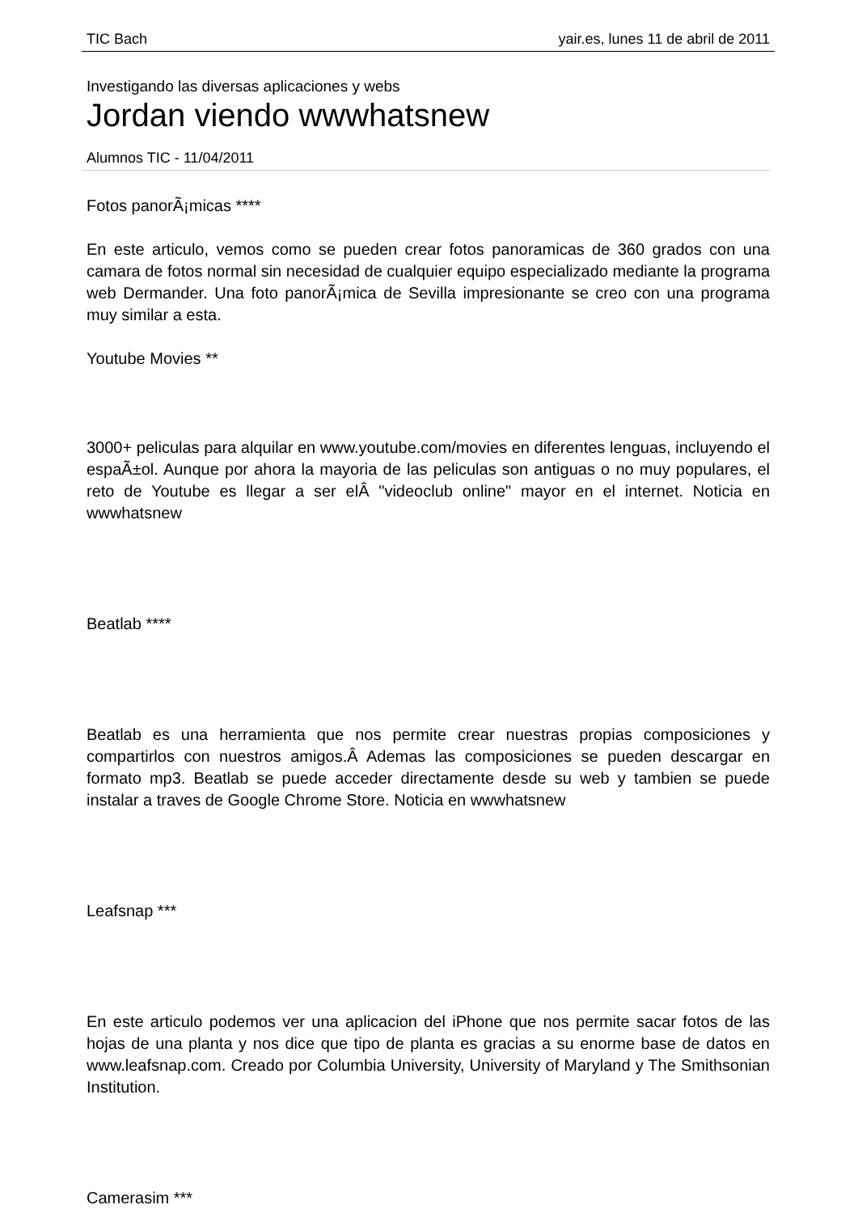TIC Bach yair.es, lunes 11 de abril de 2011
Investigando las diversas aplicaciones y webs
Jordan viendo wwwhatsnew
Alumnos TIC - 11/04/2011
Fotos panorÃ¡micas ****
En este articulo, vemos como se pueden crear fotos panoramicas de 360 grados con una camara de fotos normal sin necesidad de cualquier equipo especializado mediante la programa web Dermander. Una foto panorÃ¡mica de Sevilla impresionante se creo con una programa muy similar a esta.
Youtube Movies **
3000+ peliculas para alquilar en www.youtube.com/movies en diferentes lenguas, incluyendo el espaÃ±ol. Aunque por ahora la mayoria de las peliculas son antiguas o no muy populares, el reto de Youtube es llegar a ser elÂ "videoclub online" mayor en el internet. Noticia en wwwhatsnew
Beatlab ****
Beatlab es una herramienta que nos permite crear nuestras propias composiciones y compartirlos con nuestros amigos.Â Ademas las composiciones se pueden descargar en formato mp3. Beatlab se puede acceder directamente desde su web y tambien se puede instalar a traves de Google Chrome Store. Noticia en wwwhatsnew
Leafsnap ***
En este articulo podemos ver una aplicacion del iPhone que nos permite sacar fotos de las hojas de una planta y nos dice que tipo de planta es gracias a su enorme base de datos en www.leafsnap.com. Creado por Columbia University, University of Maryland y The Smithsonian Institution.
Camerasim ***